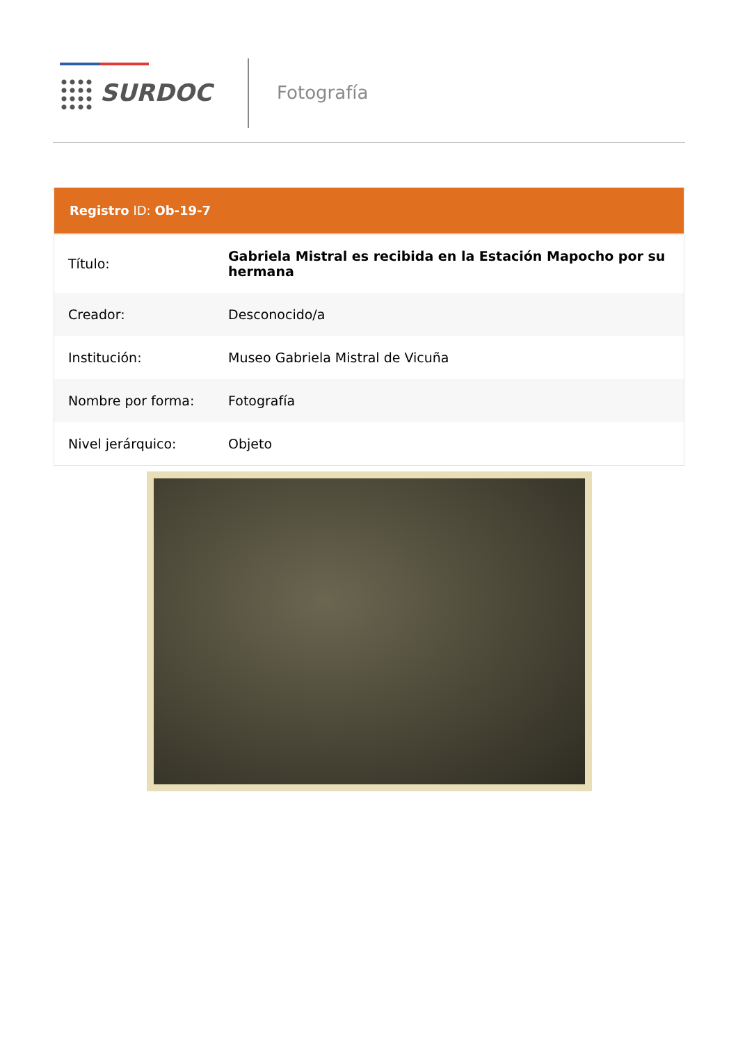SURDOC
Fotografía
Registro ID: Ob-19-7
| Título: | Gabriela Mistral es recibida en la Estación Mapocho por su hermana |
| Creador: | Desconocido/a |
| Institución: | Museo Gabriela Mistral de Vicuña |
| Nombre por forma: | Fotografía |
| Nivel jerárquico: | Objeto |